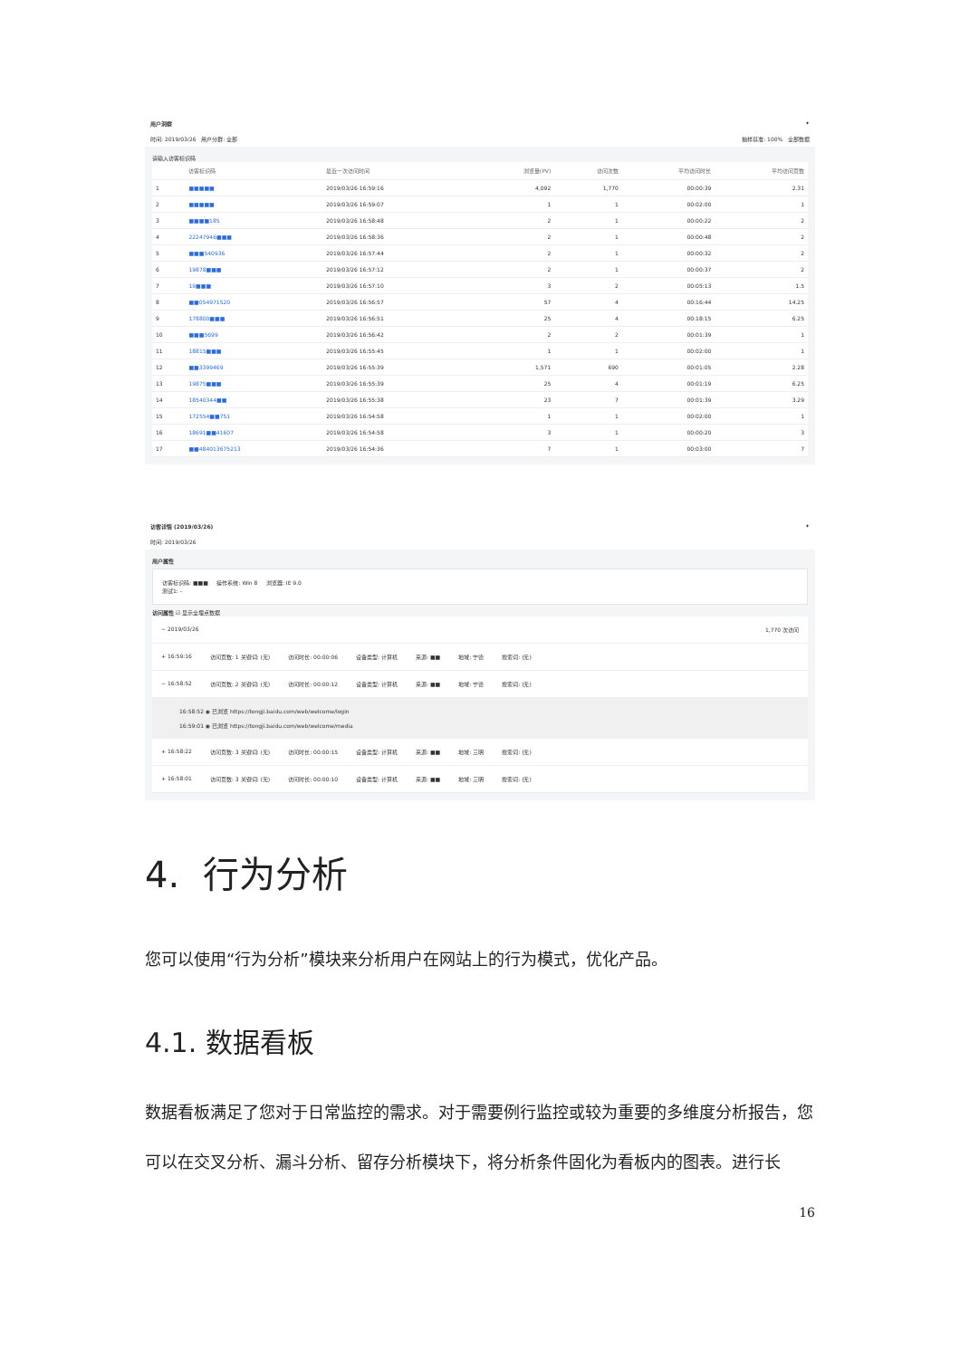用户洞察 ✦
时间: 2019/03/26 用户分群: 全部 抽样基准: 100% 全部数据
请输入访客标识码
| | 访客标识码 | 最近一次访问时间 | 浏览量(PV) | 访问次数 | 平均访问时长 | 平均访问页数 |
| --- | --- | --- | --- | --- | --- | --- |
| 1 | ■■■■■ | 2019/03/26 16:59:16 | 4,092 | 1,770 | 00:00:39 | 2.31 |
| 2 | ■■■■■ | 2019/03/26 16:59:07 | 1 | 1 | 00:02:00 | 1 |
| 3 | ■■■■185 | 2019/03/26 16:58:48 | 2 | 1 | 00:00:22 | 2 |
| 4 | 22247946■■■ | 2019/03/26 16:58:36 | 2 | 1 | 00:00:48 | 2 |
| 5 | ■■■540936 | 2019/03/26 16:57:44 | 2 | 1 | 00:00:32 | 2 |
| 6 | 19878■■■ | 2019/03/26 16:57:12 | 2 | 1 | 00:00:37 | 2 |
| 7 | 19■■■ | 2019/03/26 16:57:10 | 3 | 2 | 00:05:13 | 1.5 |
| 8 | ■■054971520 | 2019/03/26 16:56:57 | 57 | 4 | 00:16:44 | 14.25 |
| 9 | 178800■■■ | 2019/03/26 16:56:51 | 25 | 4 | 00:18:15 | 6.25 |
| 10 | ■■■5699 | 2019/03/26 16:56:42 | 2 | 2 | 00:01:39 | 1 |
| 11 | 18815■■■ | 2019/03/26 16:55:45 | 1 | 1 | 00:02:00 | 1 |
| 12 | ■■3399469 | 2019/03/26 16:55:39 | 1,571 | 690 | 00:01:05 | 2.28 |
| 13 | 19875■■■ | 2019/03/26 16:55:39 | 25 | 4 | 00:01:19 | 6.25 |
| 14 | 18540344■■ | 2019/03/26 16:55:38 | 23 | 7 | 00:01:39 | 3.29 |
| 15 | 172554■■751 | 2019/03/26 16:54:58 | 1 | 1 | 00:02:00 | 1 |
| 16 | 18691■■41607 | 2019/03/26 16:54:58 | 3 | 1 | 00:00:20 | 3 |
| 17 | ■■484013675213 | 2019/03/26 16:54:36 | 7 | 1 | 00:03:00 | 7 |
访客详情 (2019/03/26) ✦
时间: 2019/03/26
用户属性
访客标识码: ■■■ 操作系统: Win 8 浏览器: IE 9.0
测试1: -
访问属性 ☑ 显示全埋点数据
− 2019/03/26 1,770 次访问
+ 16:59:16 访问页数: 1 关键词: (无) 访问时长: 00:00:06 设备类型: 计算机 来源: ■■ 地域: 宁德 搜索词: (无)
− 16:58:52 访问页数: 2 关键词: (无) 访问时长: 00:00:12 设备类型: 计算机 来源: ■■ 地域: 宁德 搜索词: (无)
16:58:52 ◉ 已浏览 https://tongji.baidu.com/web/welcome/login
16:59:01 ◉ 已浏览 https://tongji.baidu.com/web/welcome/media
+ 16:58:22 访问页数: 3 关键词: (无) 访问时长: 00:00:15 设备类型: 计算机 来源: ■■ 地域: 三明 搜索词: (无)
+ 16:58:01 访问页数: 3 关键词: (无) 访问时长: 00:00:10 设备类型: 计算机 来源: ■■ 地域: 三明 搜索词: (无)
4. 行为分析
您可以使用“行为分析”模块来分析用户在网站上的行为模式，优化产品。
4.1. 数据看板
数据看板满足了您对于日常监控的需求。对于需要例行监控或较为重要的多维度分析报告，您可以在交叉分析、漏斗分析、留存分析模块下，将分析条件固化为看板内的图表。进行长
16